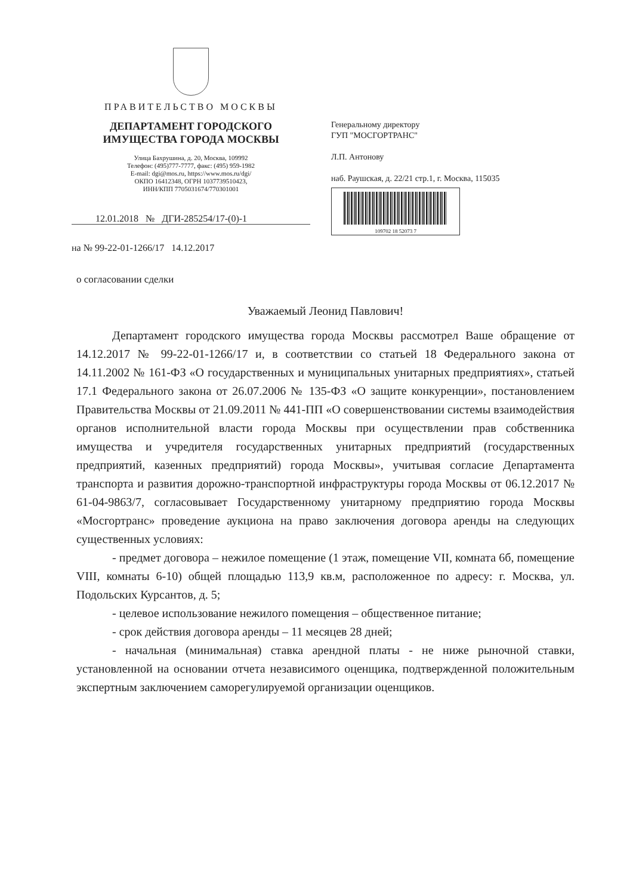ПРАВИТЕЛЬСТВО МОСКВЫ
ДЕПАРТАМЕНТ ГОРОДСКОГО
ИМУЩЕСТВА ГОРОДА МОСКВЫ
Улица Бахрушина, д. 20, Москва, 109992
Телефон: (495)777-7777, факс: (495) 959-1982
E-mail: dgi@mos.ru, https://www.mos.ru/dgi/
ОКПО 16412348, ОГРН 1037739510423,
ИНН/КПП 7705031674/770301001
12.01.2018 № ДГИ-285254/17-(0)-1
на № 99-22-01-1266/17 14.12.2017
Генеральному директору
ГУП "МОСГОРТРАНС"
Л.П. Антонову
наб. Раушская, д. 22/21 стр.1, г. Москва, 115035
109702 18 52073 7
о согласовании сделки
Уважаемый Леонид Павлович!
Департамент городского имущества города Москвы рассмотрел Ваше обращение от 14.12.2017 № 99-22-01-1266/17 и, в соответствии со статьей 18 Федерального закона от 14.11.2002 № 161-ФЗ «О государственных и муниципальных унитарных предприятиях», статьей 17.1 Федерального закона от 26.07.2006 № 135-ФЗ «О защите конкуренции», постановлением Правительства Москвы от 21.09.2011 № 441-ПП «О совершенствовании системы взаимодействия органов исполнительной власти города Москвы при осуществлении прав собственника имущества и учредителя государственных унитарных предприятий (государственных предприятий, казенных предприятий) города Москвы», учитывая согласие Департамента транспорта и развития дорожно-транспортной инфраструктуры города Москвы от 06.12.2017 № 61-04-9863/7, согласовывает Государственному унитарному предприятию города Москвы «Мосгортранс» проведение аукциона на право заключения договора аренды на следующих существенных условиях:
- предмет договора – нежилое помещение (1 этаж, помещение VII, комната 6б, помещение VIII, комнаты 6-10) общей площадью 113,9 кв.м, расположенное по адресу: г. Москва, ул. Подольских Курсантов, д. 5;
- целевое использование нежилого помещения – общественное питание;
- срок действия договора аренды – 11 месяцев 28 дней;
- начальная (минимальная) ставка арендной платы - не ниже рыночной ставки, установленной на основании отчета независимого оценщика, подтвержденной положительным экспертным заключением саморегулируемой организации оценщиков.